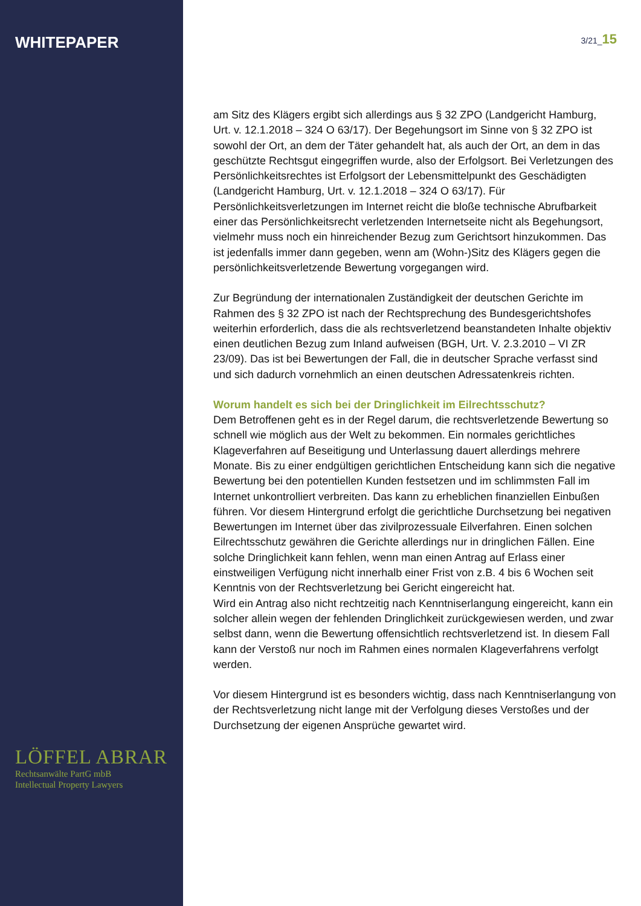WHITEPAPER
LÖFFEL ABRAR
Rechtsanwälte PartG mbB
Intellectual Property Lawyers
3/21_15
am Sitz des Klägers ergibt sich allerdings aus § 32 ZPO (Landgericht Hamburg, Urt. v. 12.1.2018 – 324 O 63/17). Der Begehungsort im Sinne von § 32 ZPO ist sowohl der Ort, an dem der Täter gehandelt hat, als auch der Ort, an dem in das geschützte Rechtsgut eingegriffen wurde, also der Erfolgsort. Bei Verletzungen des Persönlichkeitsrechtes ist Erfolgsort der Lebensmittelpunkt des Geschädigten (Landgericht Hamburg, Urt. v. 12.1.2018 – 324 O 63/17). Für Persönlichkeitsverletzungen im Internet reicht die bloße technische Abrufbarkeit einer das Persönlichkeitsrecht verletzenden Internetseite nicht als Begehungsort, vielmehr muss noch ein hinreichender Bezug zum Gerichtsort hinzukommen. Das ist jedenfalls immer dann gegeben, wenn am (Wohn-)Sitz des Klägers gegen die persönlichkeitsverletzende Bewertung vorgegangen wird.
Zur Begründung der internationalen Zuständigkeit der deutschen Gerichte im Rahmen des § 32 ZPO ist nach der Rechtsprechung des Bundesgerichtshofes weiterhin erforderlich, dass die als rechtsverletzend beanstandeten Inhalte objektiv einen deutlichen Bezug zum Inland aufweisen (BGH, Urt. V. 2.3.2010 – VI ZR 23/09). Das ist bei Bewertungen der Fall, die in deutscher Sprache verfasst sind und sich dadurch vornehmlich an einen deutschen Adressatenkreis richten.
Worum handelt es sich bei der Dringlichkeit im Eilrechtsschutz?
Dem Betroffenen geht es in der Regel darum, die rechtsverletzende Bewertung so schnell wie möglich aus der Welt zu bekommen. Ein normales gerichtliches Klageverfahren auf Beseitigung und Unterlassung dauert allerdings mehrere Monate. Bis zu einer endgültigen gerichtlichen Entscheidung kann sich die negative Bewertung bei den potentiellen Kunden festsetzen und im schlimmsten Fall im Internet unkontrolliert verbreiten. Das kann zu erheblichen finanziellen Einbußen führen. Vor diesem Hintergrund erfolgt die gerichtliche Durchsetzung bei negativen Bewertungen im Internet über das zivilprozessuale Eilverfahren. Einen solchen Eilrechtsschutz gewähren die Gerichte allerdings nur in dringlichen Fällen. Eine solche Dringlichkeit kann fehlen, wenn man einen Antrag auf Erlass einer einstweiligen Verfügung nicht innerhalb einer Frist von z.B. 4 bis 6 Wochen seit Kenntnis von der Rechtsverletzung bei Gericht eingereicht hat.
Wird ein Antrag also nicht rechtzeitig nach Kenntniserlangung eingereicht, kann ein solcher allein wegen der fehlenden Dringlichkeit zurückgewiesen werden, und zwar selbst dann, wenn die Bewertung offensichtlich rechtsverletzend ist. In diesem Fall kann der Verstoß nur noch im Rahmen eines normalen Klageverfahrens verfolgt werden.
Vor diesem Hintergrund ist es besonders wichtig, dass nach Kenntniserlangung von der Rechtsverletzung nicht lange mit der Verfolgung dieses Verstoßes und der Durchsetzung der eigenen Ansprüche gewartet wird.